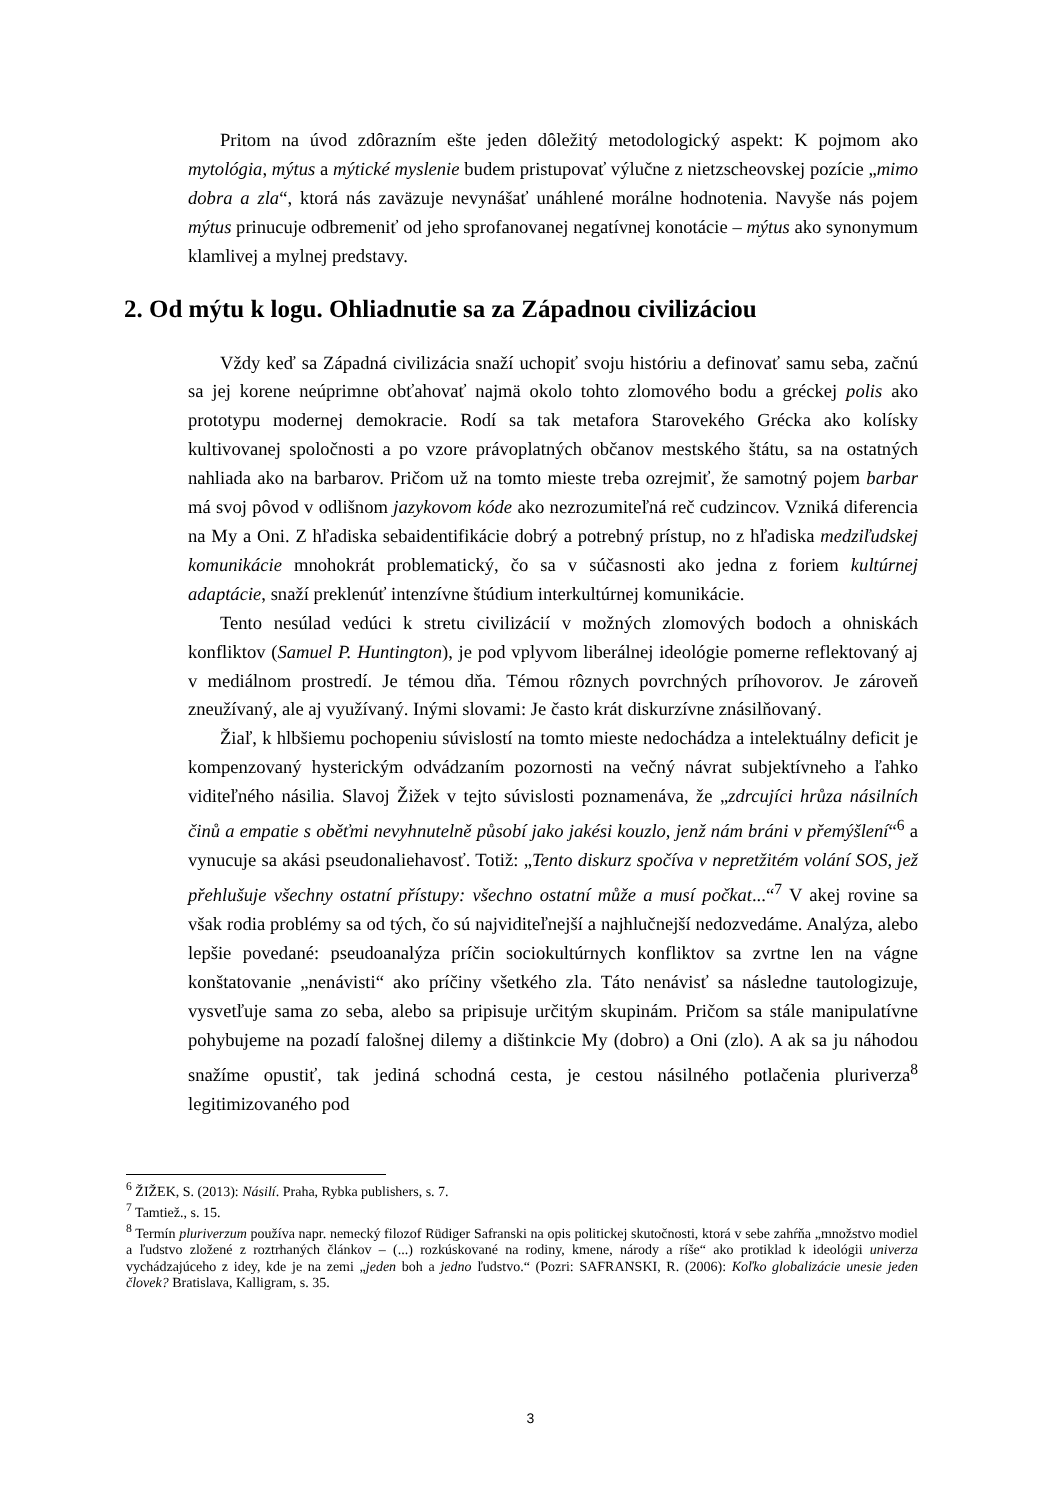Pritom na úvod zdôrazním ešte jeden dôležitý metodologický aspekt: K pojmom ako mytológia, mýtus a mýtické myslenie budem pristupovať výlučne z nietzscheovskej pozície „mimo dobra a zla“, ktorá nás zaväzuje nevynášať unáhlené morálne hodnotenia. Navyše nás pojem mýtus prinucuje odbremeniť od jeho sprofanovanej negatívnej konotácie – mýtus ako synonymum klamlivej a mylnej predstavy.
2. Od mýtu k logu. Ohliadnutie sa za Západnou civilizáciou
Vždy keď sa Západná civilizácia snaží uchopiť svoju históriu a definovať samu seba, začnú sa jej korene neúprimne obťahovať najmä okolo tohto zlomového bodu a gréckej polis ako prototypu modernej demokracie. Rodí sa tak metafora Starovekého Grécka ako kolísky kultivovanej spoločnosti a po vzore právoplatných občanov mestského štátu, sa na ostatných nahliada ako na barbarov. Pričom už na tomto mieste treba ozrejmiť, že samotný pojem barbar má svoj pôvod v odlišnom jazykovom kóde ako nezrozumiteľná reč cudzincov. Vzniká diferencia na My a Oni. Z hľadiska sebaidentifikácie dobrý a potrebný prístup, no z hľadiska medziľudskej komunikácie mnohokrát problematický, čo sa v súčasnosti ako jedna z foriem kultúrnej adaptácie, snaží preklenúť intenzívne štúdium interkultúrnej komunikácie.
Tento nesúlad vedúci k stretu civilizácií v možných zlomových bodoch a ohniskách konfliktov (Samuel P. Huntington), je pod vplyvom liberálnej ideológie pomerne reflektovaný aj v mediálnom prostredí. Je témou dňa. Témou rôznych povrchných príhovorov. Je zároveň zneužívaný, ale aj využívaný. Inými slovami: Je často krát diskurzívne znásilňovaný.
Žiaľ, k hlbšiemu pochopeniu súvislostí na tomto mieste nedochádza a intelektuálny deficit je kompenzovaný hysterickým odvádzaním pozornosti na večný návrat subjektívneho a ľahko viditeľného násilia. Slavoj Žižek v tejto súvislosti poznamenáva, že „zdrcujíci hrůza násilních činů a empatie s oběťmi nevyhnutelně působí jako jakési kouzlo, jenž nám bráni v přemýšlení“<sup>6</sup> a vynucuje sa akási pseudonaliehavosť. Totiž: „Tento diskurz spočíva v nepretžitém volání SOS, jež přehlušuje všechny ostatní přístupy: všechno ostatní může a musí počkat...“<sup>7</sup> V akej rovine sa však rodia problémy sa od tých, čo sú najviditeľnejší a najhlučnejší nedozvedáme. Analýza, alebo lepšie povedané: pseudoanalýza príčin sociokultúrnych konfliktov sa zvrtne len na vágne konštatovanie „nenávisti“ ako príčiny všetkého zla. Táto nenávisť sa následne tautologizuje, vysvetľuje sama zo seba, alebo sa pripisuje určitým skupinám. Pričom sa stále manipulatívne pohybujeme na pozadí falošnej dilemy a dištinkcie My (dobro) a Oni (zlo). A ak sa ju náhodou snažíme opustiť, tak jediná schodná cesta, je cestou násilného potlačenia pluriverza<sup>8</sup> legitimizovaného pod
<sup>6</sup> ŽIŽEK, S. (2013): Násilí. Praha, Rybka publishers, s. 7.
<sup>7</sup> Tamtiež., s. 15.
<sup>8</sup> Termín pluriverzum používa napr. nemecký filozof Rüdiger Safranski na opis politickej skutočnosti, ktorá v sebe zahŕňa „množstvo modiel a ľudstvo zložené z roztrhaných článkov – (...) rozkúskované na rodiny, kmene, národy a ríše“ ako protiklad k ideológii univerza vychádzajúceho z idey, kde je na zemi „jeden boh a jedno ľudstvo.“ (Pozri: SAFRANSKI, R. (2006): Koľko globalizácie unesie jeden človek? Bratislava, Kalligram, s. 35.
3